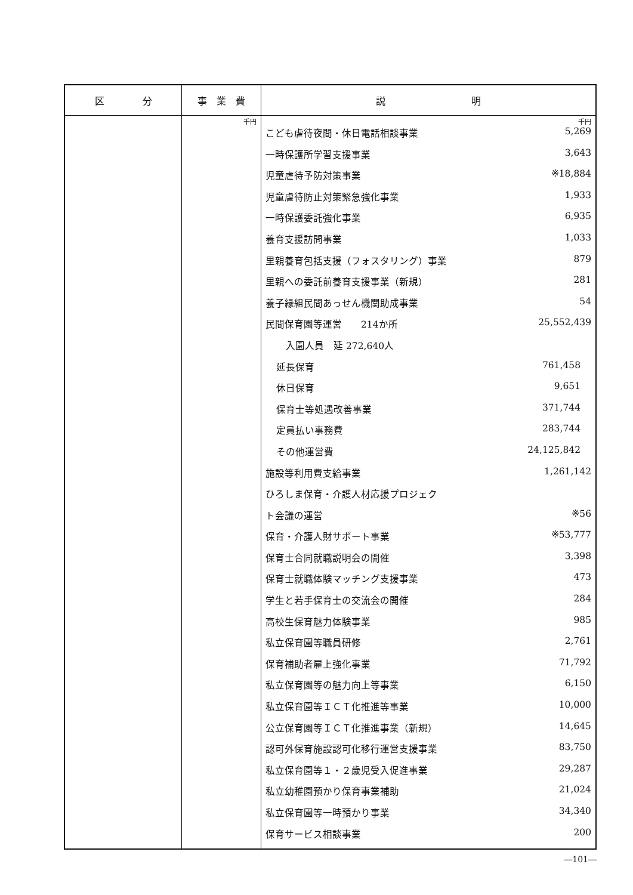| 区 分 | 事 業 費 | 説 明 |
| --- | --- | --- |
| | 千円 | 千円 / こども虐待夜間・休日電話相談事業 / 5,269 / / 一時保護所学習支援事業 / 3,643 / / 児童虐待予防対策事業 / ※18,884 / / 児童虐待防止対策緊急強化事業 / 1,933 / / 一時保護委託強化事業 / 6,935 / / 養育支援訪問事業 / 1,033 / / 里親養育包括支援（フォスタリング）事業 / 879 / / 里親への委託前養育支援事業（新規） / 281 / / 養子縁組民間あっせん機関助成事業 / 54 / / 民間保育園等運営 214か所 / 25,552,439 / / 入園人員 延 272,640人 / / / 延長保育 / 761,458 / / 休日保育 / 9,651 / / 保育士等処遇改善事業 / 371,744 / / 定員払い事務費 / 283,744 / / その他運営費 / 24,125,842 / / 施設等利用費支給事業 / 1,261,142 / / ひろしま保育・介護人材応援プロジェク / / / ト会議の運営 / ※56 / / 保育・介護人財サポート事業 / ※53,777 / / 保育士合同就職説明会の開催 / 3,398 / / 保育士就職体験マッチング支援事業 / 473 / / 学生と若手保育士の交流会の開催 / 284 / / 高校生保育魅力体験事業 / 985 / / 私立保育園等職員研修 / 2,761 / / 保育補助者雇上強化事業 / 71,792 / / 私立保育園等の魅力向上等事業 / 6,150 / / 私立保育園等ＩＣＴ化推進等事業 / 10,000 / / 公立保育園等ＩＣＴ化推進事業（新規） / 14,645 / / 認可外保育施設認可化移行運営支援事業 / 83,750 / / 私立保育園等１・２歳児受入促進事業 / 29,287 / / 私立幼稚園預かり保育事業補助 / 21,024 / / 私立保育園等一時預かり事業 / 34,340 / / 保育サービス相談事業 / 200 / |
―101―